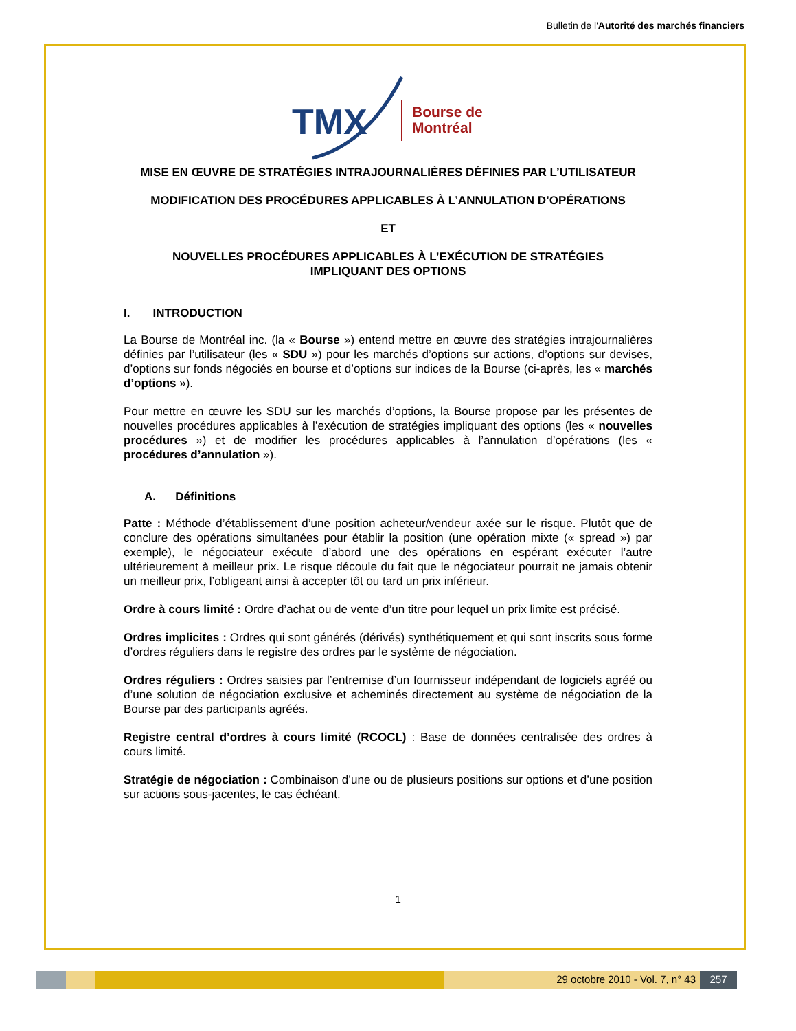Bulletin de l'Autorité des marchés financiers
TMX
Bourse de
Montréal
MISE EN ŒUVRE DE STRATÉGIES INTRAJOURNALIÈRES DÉFINIES PAR L’UTILISATEUR
MODIFICATION DES PROCÉDURES APPLICABLES À L’ANNULATION D’OPÉRATIONS
ET
NOUVELLES PROCÉDURES APPLICABLES À L’EXÉCUTION DE STRATÉGIES
IMPLIQUANT DES OPTIONS
I. INTRODUCTION
La Bourse de Montréal inc. (la « Bourse ») entend mettre en œuvre des stratégies intrajournalières définies par l’utilisateur (les « SDU ») pour les marchés d’options sur actions, d’options sur devises, d’options sur fonds négociés en bourse et d’options sur indices de la Bourse (ci-après, les « marchés d’options »).
Pour mettre en œuvre les SDU sur les marchés d’options, la Bourse propose par les présentes de nouvelles procédures applicables à l’exécution de stratégies impliquant des options (les « nouvelles procédures ») et de modifier les procédures applicables à l’annulation d’opérations (les « procédures d’annulation »).
A. Définitions
Patte : Méthode d’établissement d’une position acheteur/vendeur axée sur le risque. Plutôt que de conclure des opérations simultanées pour établir la position (une opération mixte (« spread ») par exemple), le négociateur exécute d’abord une des opérations en espérant exécuter l’autre ultérieurement à meilleur prix. Le risque découle du fait que le négociateur pourrait ne jamais obtenir un meilleur prix, l’obligeant ainsi à accepter tôt ou tard un prix inférieur.
Ordre à cours limité : Ordre d’achat ou de vente d’un titre pour lequel un prix limite est précisé.
Ordres implicites : Ordres qui sont générés (dérivés) synthétiquement et qui sont inscrits sous forme d’ordres réguliers dans le registre des ordres par le système de négociation.
Ordres réguliers : Ordres saisies par l’entremise d’un fournisseur indépendant de logiciels agréé ou d’une solution de négociation exclusive et acheminés directement au système de négociation de la Bourse par des participants agréés.
Registre central d’ordres à cours limité (RCOCL) : Base de données centralisée des ordres à cours limité.
Stratégie de négociation : Combinaison d’une ou de plusieurs positions sur options et d’une position sur actions sous-jacentes, le cas échéant.
1
29 octobre 2010 - Vol. 7, n° 43 257